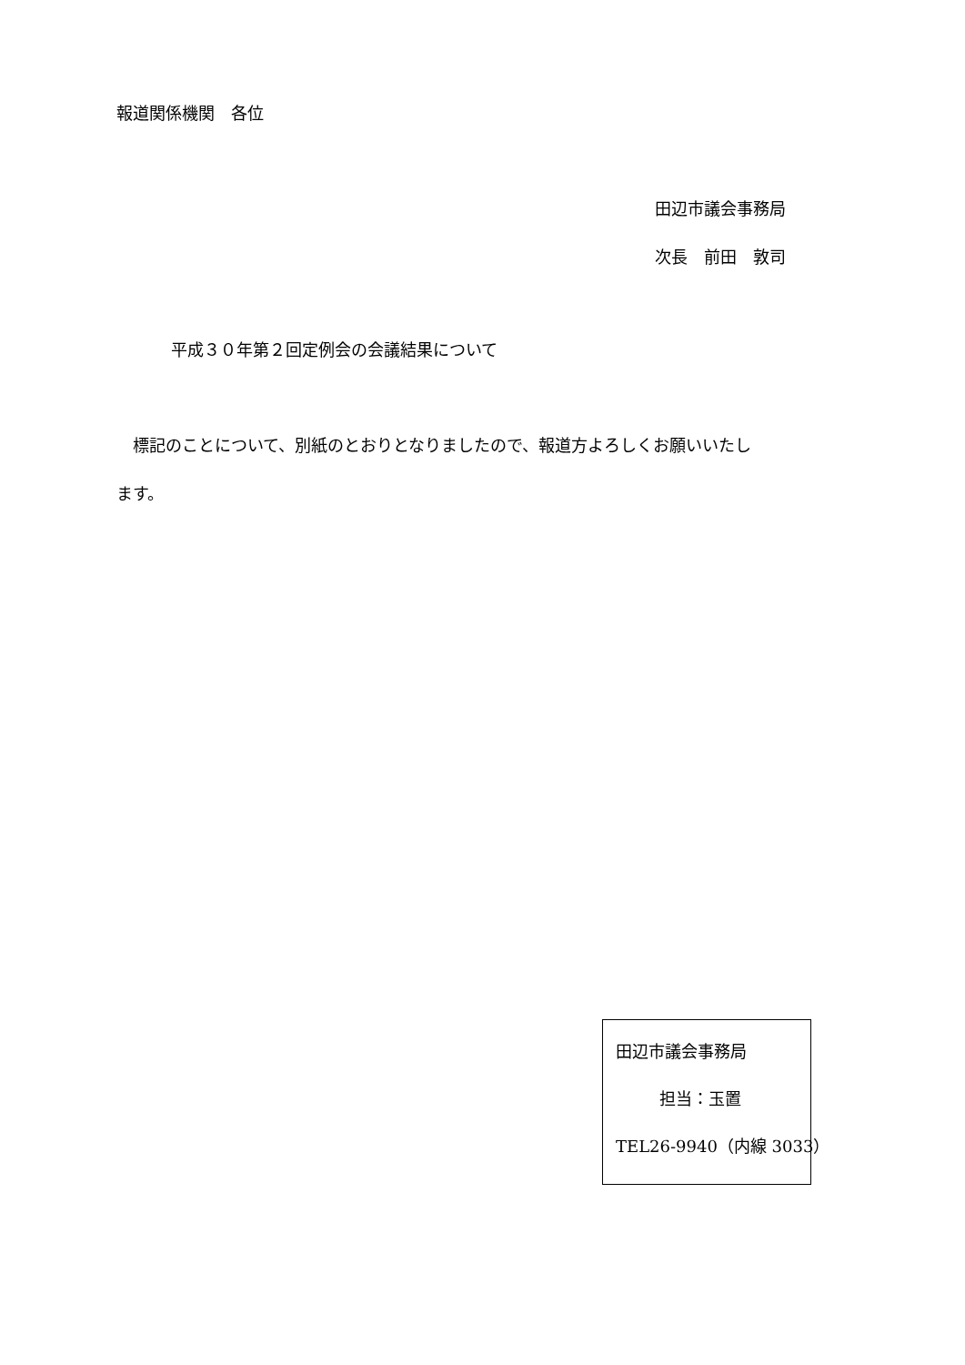報道関係機関　各位
田辺市議会事務局
次長　前田　敦司
平成３０年第２回定例会の会議結果について
　標記のことについて、別紙のとおりとなりましたので、報道方よろしくお願いいたし
ます。
田辺市議会事務局
担当：玉置
TEL26-9940（内線 3033）